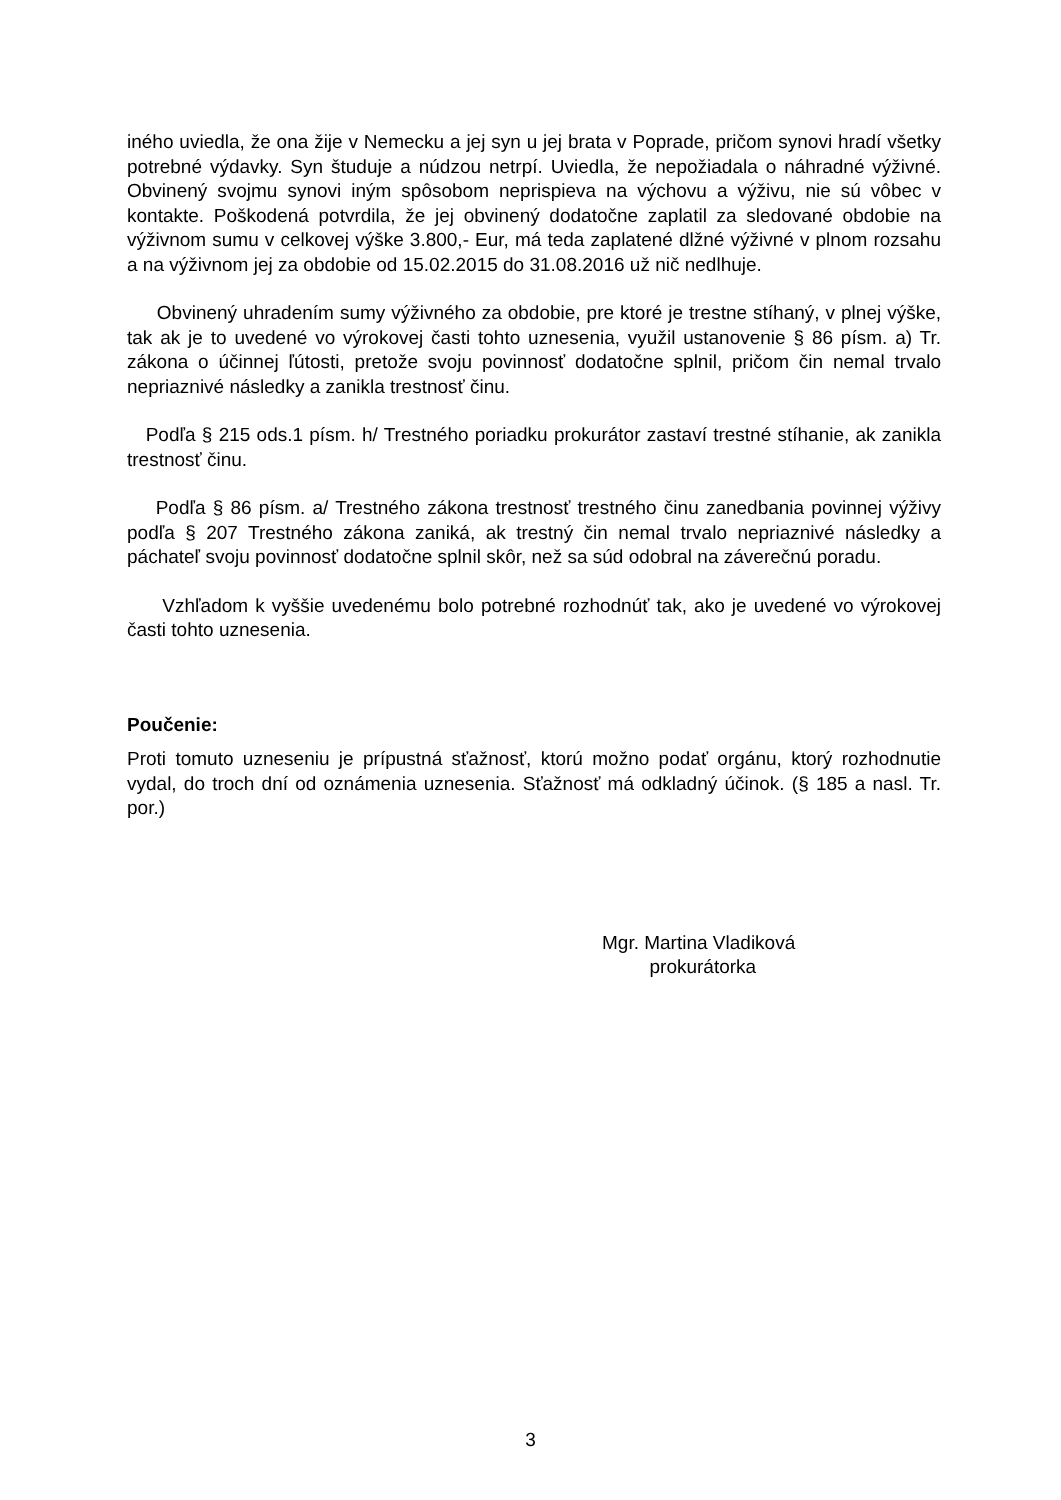iného uviedla, že ona žije v Nemecku a jej syn u jej brata v Poprade, pričom synovi hradí všetky potrebné výdavky. Syn študuje a núdzou netrpí. Uviedla, že nepožiadala o náhradné výživné. Obvinený svojmu synovi iným spôsobom neprispieva na výchovu a výživu, nie sú vôbec v kontakte. Poškodená potvrdila, že jej obvinený dodatočne zaplatil za sledované obdobie na výživnom sumu v celkovej výške 3.800,- Eur, má teda zaplatené dlžné výživné v plnom rozsahu a na výživnom jej za obdobie od 15.02.2015 do 31.08.2016 už nič nedlhuje.
Obvinený uhradením sumy výživného za obdobie, pre ktoré je trestne stíhaný, v plnej výške, tak ak je to uvedené vo výrokovej časti tohto uznesenia, využil ustanovenie § 86 písm. a) Tr. zákona o účinnej ľútosti, pretože svoju povinnosť dodatočne splnil, pričom čin nemal trvalo nepriaznivé následky a zanikla trestnosť činu.
Podľa § 215 ods.1 písm. h/ Trestného poriadku prokurátor zastaví trestné stíhanie, ak zanikla trestnosť činu.
Podľa § 86 písm. a/ Trestného zákona trestnosť trestného činu zanedbania povinnej výživy podľa § 207 Trestného zákona zaniká, ak trestný čin nemal trvalo nepriaznivé následky a páchateľ svoju povinnosť dodatočne splnil skôr, než sa súd odobral na záverečnú poradu.
Vzhľadom k vyššie uvedenému bolo potrebné rozhodnúť tak, ako je uvedené vo výrokovej časti tohto uznesenia.
Poučenie:
Proti tomuto uzneseniu je prípustná sťažnosť, ktorú možno podať orgánu, ktorý rozhodnutie vydal, do troch dní od oznámenia uznesenia. Sťažnosť má odkladný účinok. (§ 185 a nasl. Tr. por.)
Mgr. Martina Vladiková
prokurátorka
3